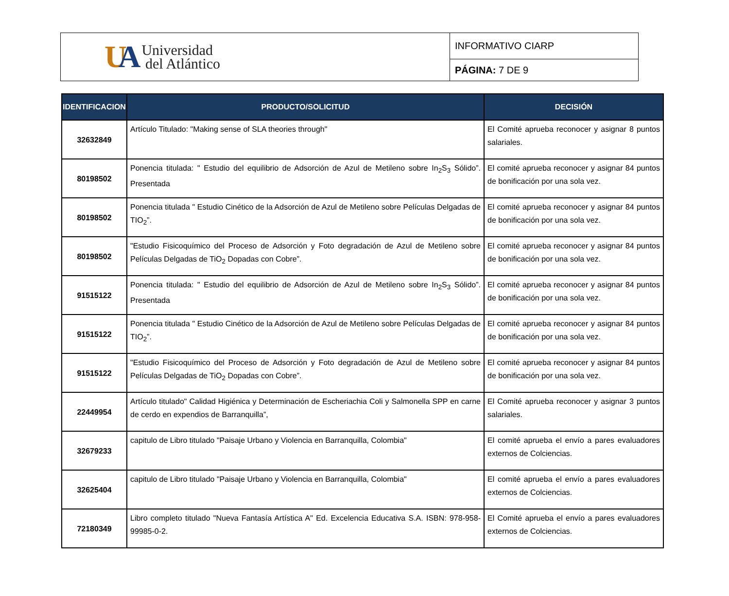| U A Universidad del Atlántico | INFORMATIVO CIARP |
| | PÁGINA: 7 DE 9 |
| IDENTIFICACION | PRODUCTO/SOLICITUD | DECISIÓN |
| --- | --- | --- |
| 32632849 | Artículo Titulado: "Making sense of SLA theories through" | El Comité aprueba reconocer y asignar 8 puntos salariales. |
| 80198502 | Ponencia titulada: " Estudio del equilibrio de Adsorción de Azul de Metileno sobre In<sub>2</sub>S<sub>3</sub> Sólido”. Presentada | El comité aprueba reconocer y asignar 84 puntos de bonificación por una sola vez. |
| 80198502 | Ponencia titulada " Estudio Cinético de la Adsorción de Azul de Metileno sobre Películas Delgadas de TIO<sub>2</sub>”. | El comité aprueba reconocer y asignar 84 puntos de bonificación por una sola vez. |
| 80198502 | "Estudio Fisicoquímico del Proceso de Adsorción y Foto degradación de Azul de Metileno sobre Películas Delgadas de TiO<sub>2</sub> Dopadas con Cobre”. | El comité aprueba reconocer y asignar 84 puntos de bonificación por una sola vez. |
| 91515122 | Ponencia titulada: " Estudio del equilibrio de Adsorción de Azul de Metileno sobre In<sub>2</sub>S<sub>3</sub> Sólido”. Presentada | El comité aprueba reconocer y asignar 84 puntos de bonificación por una sola vez. |
| 91515122 | Ponencia titulada " Estudio Cinético de la Adsorción de Azul de Metileno sobre Películas Delgadas de TIO<sub>2</sub>”. | El comité aprueba reconocer y asignar 84 puntos de bonificación por una sola vez. |
| 91515122 | "Estudio Fisicoquímico del Proceso de Adsorción y Foto degradación de Azul de Metileno sobre Películas Delgadas de TiO<sub>2</sub> Dopadas con Cobre”. | El comité aprueba reconocer y asignar 84 puntos de bonificación por una sola vez. |
| 22449954 | Artículo titulado" Calidad Higiénica y Determinación de Escheriachia Coli y Salmonella SPP en carne de cerdo en expendios de Barranquilla”, | El Comité aprueba reconocer y asignar 3 puntos salariales. |
| 32679233 | capitulo de Libro titulado "Paisaje Urbano y Violencia en Barranquilla, Colombia" | El comité aprueba el envío a pares evaluadores externos de Colciencias. |
| 32625404 | capitulo de Libro titulado "Paisaje Urbano y Violencia en Barranquilla, Colombia" | El comité aprueba el envío a pares evaluadores externos de Colciencias. |
| 72180349 | Libro completo titulado "Nueva Fantasía Artística A" Ed. Excelencia Educativa S.A. ISBN: 978-958-99985-0-2. | El Comité aprueba el envío a pares evaluadores externos de Colciencias. |